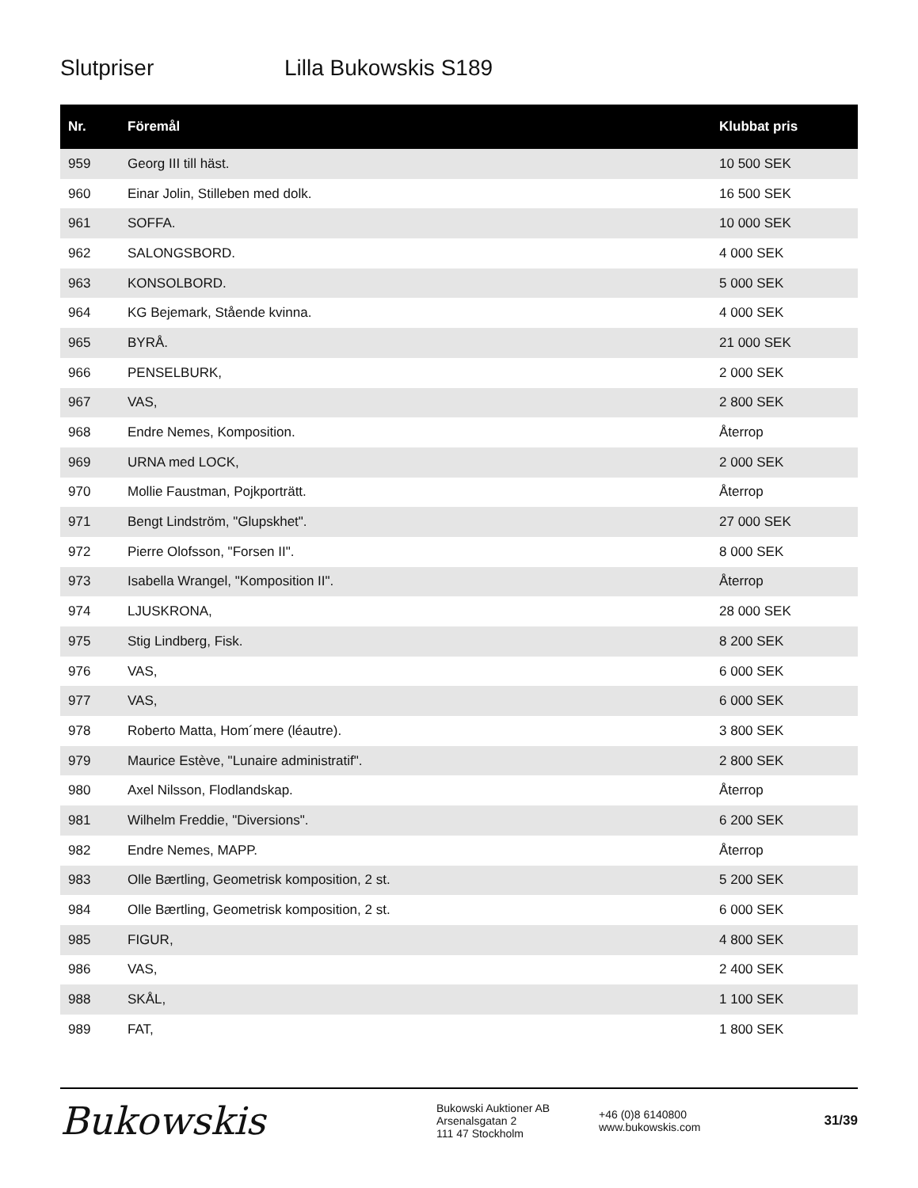Slutpriser Lilla Bukowskis S189
| Nr. | Föremål | Klubbat pris |
| --- | --- | --- |
| 959 | Georg III till häst. | 10 500 SEK |
| 960 | Einar Jolin, Stilleben med dolk. | 16 500 SEK |
| 961 | SOFFA. | 10 000 SEK |
| 962 | SALONGSBORD. | 4 000 SEK |
| 963 | KONSOLBORD. | 5 000 SEK |
| 964 | KG Bejemark, Stående kvinna. | 4 000 SEK |
| 965 | BYRÅ. | 21 000 SEK |
| 966 | PENSELBURK, | 2 000 SEK |
| 967 | VAS, | 2 800 SEK |
| 968 | Endre Nemes, Komposition. | Återrop |
| 969 | URNA med LOCK, | 2 000 SEK |
| 970 | Mollie Faustman, Pojkporträtt. | Återrop |
| 971 | Bengt Lindström, "Glupskhet". | 27 000 SEK |
| 972 | Pierre Olofsson, "Forsen II". | 8 000 SEK |
| 973 | Isabella Wrangel, "Komposition II". | Återrop |
| 974 | LJUSKRONA, | 28 000 SEK |
| 975 | Stig Lindberg, Fisk. | 8 200 SEK |
| 976 | VAS, | 6 000 SEK |
| 977 | VAS, | 6 000 SEK |
| 978 | Roberto Matta, Hom´mere (léautre). | 3 800 SEK |
| 979 | Maurice Estève, "Lunaire administratif". | 2 800 SEK |
| 980 | Axel Nilsson, Flodlandskap. | Återrop |
| 981 | Wilhelm Freddie, "Diversions". | 6 200 SEK |
| 982 | Endre Nemes, MAPP. | Återrop |
| 983 | Olle Bærtling, Geometrisk komposition, 2 st. | 5 200 SEK |
| 984 | Olle Bærtling, Geometrisk komposition, 2 st. | 6 000 SEK |
| 985 | FIGUR, | 4 800 SEK |
| 986 | VAS, | 2 400 SEK |
| 988 | SKÅL, | 1 100 SEK |
| 989 | FAT, | 1 800 SEK |
Bukowskis
Bukowski Auktioner AB
Arsenalsgatan 2
111 47 Stockholm
+46 (0)8 6140800
www.bukowskis.com
31/39